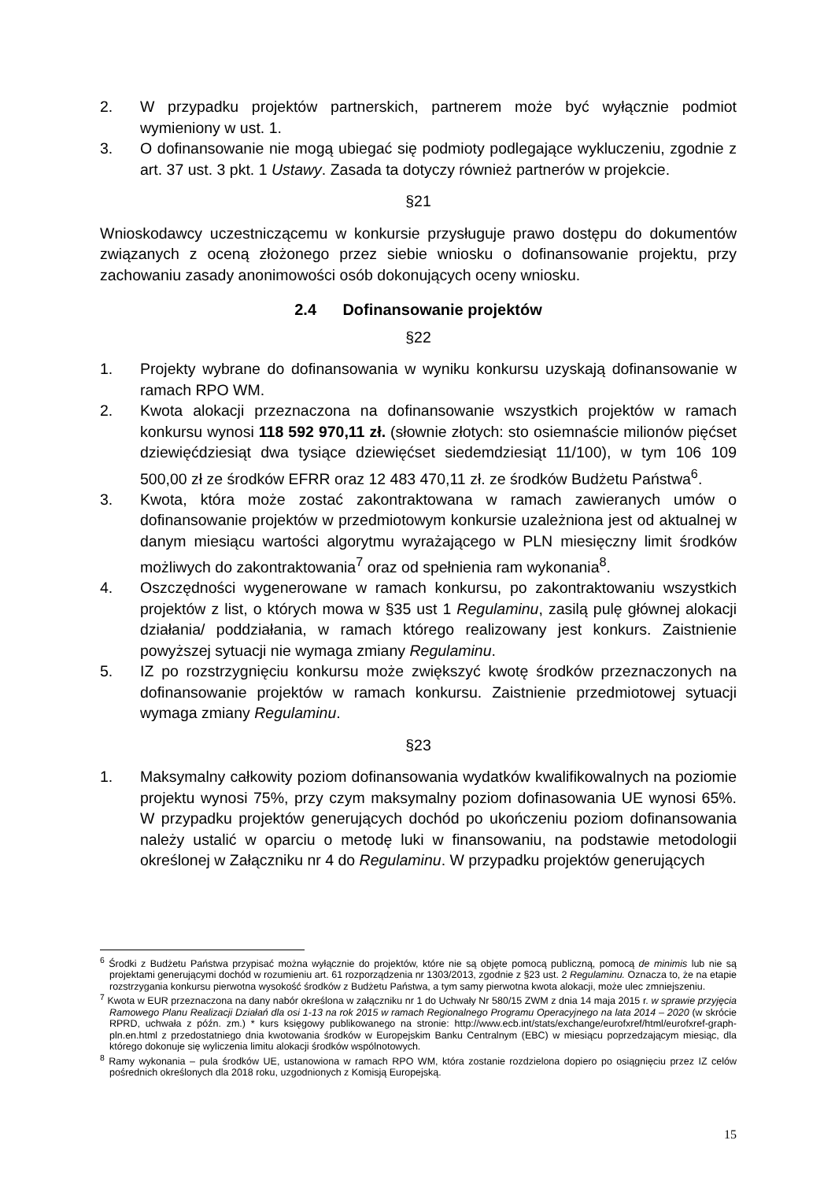2. W przypadku projektów partnerskich, partnerem może być wyłącznie podmiot wymieniony w ust. 1.
3. O dofinansowanie nie mogą ubiegać się podmioty podlegające wykluczeniu, zgodnie z art. 37 ust. 3 pkt. 1 Ustawy. Zasada ta dotyczy również partnerów w projekcie.
§21
Wnioskodawcy uczestniczącemu w konkursie przysługuje prawo dostępu do dokumentów związanych z oceną złożonego przez siebie wniosku o dofinansowanie projektu, przy zachowaniu zasady anonimowości osób dokonujących oceny wniosku.
2.4 Dofinansowanie projektów
§22
1. Projekty wybrane do dofinansowania w wyniku konkursu uzyskają dofinansowanie w ramach RPO WM.
2. Kwota alokacji przeznaczona na dofinansowanie wszystkich projektów w ramach konkursu wynosi 118 592 970,11 zł. (słownie złotych: sto osiemnaście milionów pięćset dziewięćdziesiąt dwa tysiące dziewięćset siedemdziesiąt 11/100), w tym 106 109 500,00 zł ze środków EFRR oraz 12 483 470,11 zł. ze środków Budżetu Państwa<sup>6</sup>.
3. Kwota, która może zostać zakontraktowana w ramach zawieranych umów o dofinansowanie projektów w przedmiotowym konkursie uzależniona jest od aktualnej w danym miesiącu wartości algorytmu wyrażającego w PLN miesięczny limit środków możliwych do zakontraktowania<sup>7</sup> oraz od spełnienia ram wykonania<sup>8</sup>.
4. Oszczędności wygenerowane w ramach konkursu, po zakontraktowaniu wszystkich projektów z list, o których mowa w §35 ust 1 Regulaminu, zasilą pulę głównej alokacji działania/ poddziałania, w ramach którego realizowany jest konkurs. Zaistnienie powyższej sytuacji nie wymaga zmiany Regulaminu.
5. IZ po rozstrzygnięciu konkursu może zwiększyć kwotę środków przeznaczonych na dofinansowanie projektów w ramach konkursu. Zaistnienie przedmiotowej sytuacji wymaga zmiany Regulaminu.
§23
1. Maksymalny całkowity poziom dofinansowania wydatków kwalifikowalnych na poziomie projektu wynosi 75%, przy czym maksymalny poziom dofinasowania UE wynosi 65%. W przypadku projektów generujących dochód po ukończeniu poziom dofinansowania należy ustalić w oparciu o metodę luki w finansowaniu, na podstawie metodologii określonej w Załączniku nr 4 do Regulaminu. W przypadku projektów generujących
<sup>6</sup> Środki z Budżetu Państwa przypisać można wyłącznie do projektów, które nie są objęte pomocą publiczną, pomocą de minimis lub nie są projektami generującymi dochód w rozumieniu art. 61 rozporządzenia nr 1303/2013, zgodnie z §23 ust. 2 Regulaminu. Oznacza to, że na etapie rozstrzygania konkursu pierwotna wysokość środków z Budżetu Państwa, a tym samy pierwotna kwota alokacji, może ulec zmniejszeniu.
<sup>7</sup> Kwota w EUR przeznaczona na dany nabór określona w załączniku nr 1 do Uchwały Nr 580/15 ZWM z dnia 14 maja 2015 r. w sprawie przyjęcia Ramowego Planu Realizacji Działań dla osi 1-13 na rok 2015 w ramach Regionalnego Programu Operacyjnego na lata 2014 – 2020 (w skrócie RPRD, uchwała z późn. zm.) * kurs księgowy publikowanego na stronie: http://www.ecb.int/stats/exchange/eurofxref/html/eurofxref-graph-pln.en.html z przedostatniego dnia kwotowania środków w Europejskim Banku Centralnym (EBC) w miesiącu poprzedzającym miesiąc, dla którego dokonuje się wyliczenia limitu alokacji środków wspólnotowych.
<sup>8</sup> Ramy wykonania – pula środków UE, ustanowiona w ramach RPO WM, która zostanie rozdzielona dopiero po osiągnięciu przez IZ celów pośrednich określonych dla 2018 roku, uzgodnionych z Komisją Europejską.
15